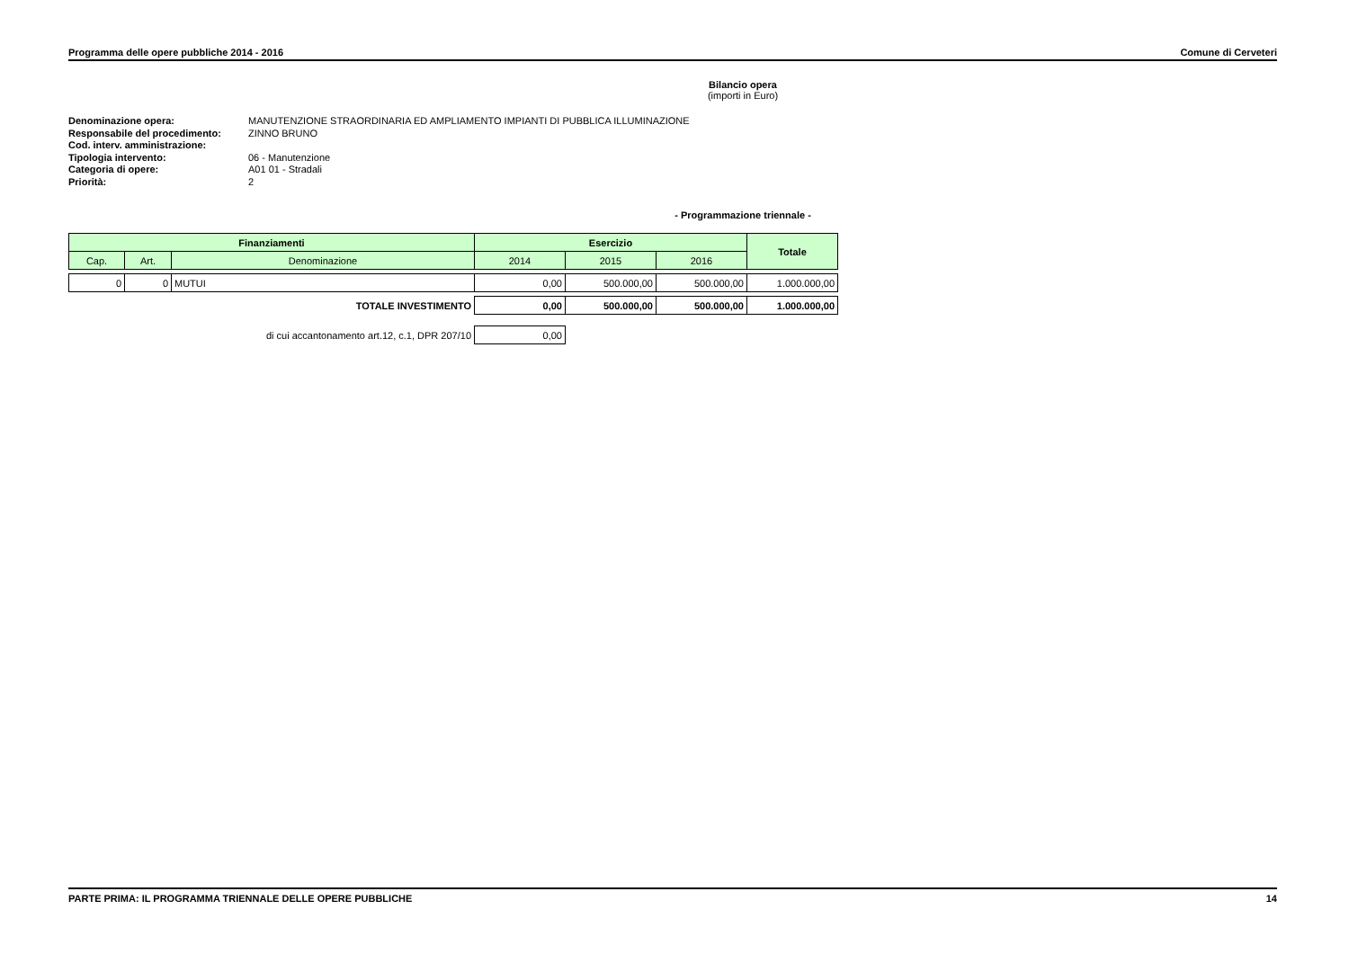Programma delle opere pubbliche 2014 - 2016 Comune di Cerveteri
Bilancio opera
(importi in Euro)
Denominazione opera: MANUTENZIONE STRAORDINARIA ED AMPLIAMENTO IMPIANTI DI PUBBLICA ILLUMINAZIONE
Responsabile del procedimento: ZINNO BRUNO
Cod. interv. amministrazione:
Tipologia intervento: 06 - Manutenzione
Categoria di opere: A01 01 - Stradali
Priorità: 2
- Programmazione triennale -
| Finanziamenti | | | Esercizio | | | Totale |
| --- | --- | --- | --- | --- | --- | --- |
| Cap. | Art. | Denominazione | 2014 | 2015 | 2016 | |
| 0 | 0 | MUTUI | 0,00 | 500.000,00 | 500.000,00 | 1.000.000,00 |
| TOTALE INVESTIMENTO | | | 0,00 | 500.000,00 | 500.000,00 | 1.000.000,00 |
| di cui accantonamento art.12, c.1, DPR 207/10 | | | 0,00 | | | |
PARTE PRIMA: IL PROGRAMMA TRIENNALE DELLE OPERE PUBBLICHE 14